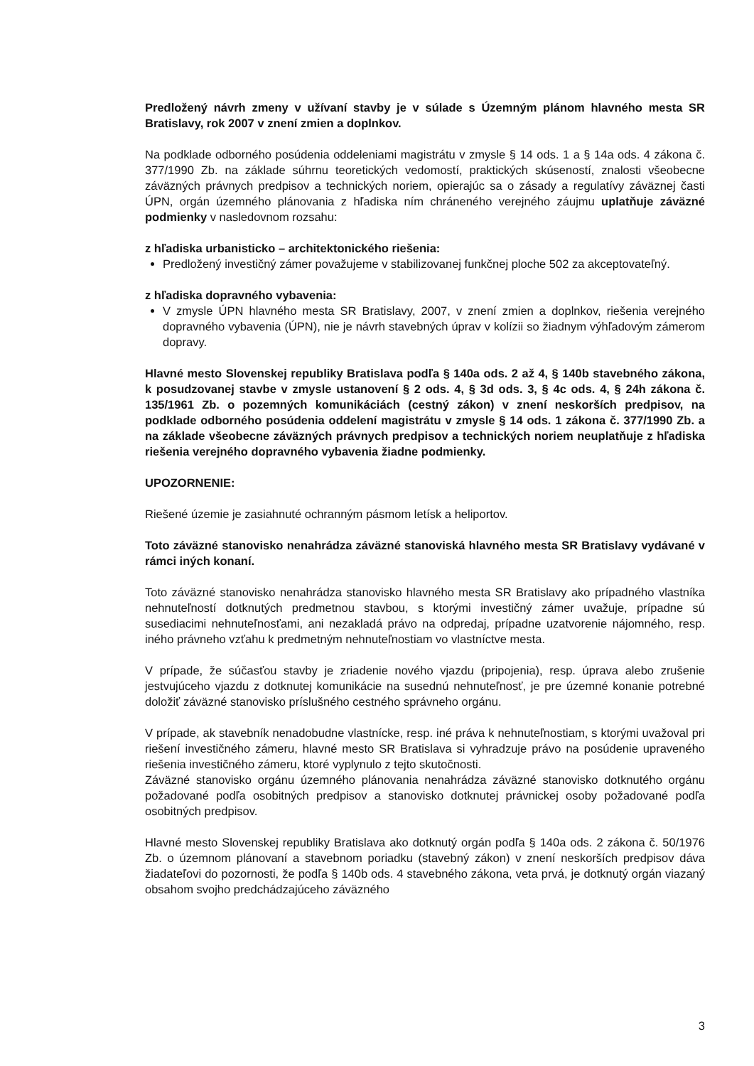Predložený návrh zmeny v užívaní stavby je v súlade s Územným plánom hlavného mesta SR Bratislavy, rok 2007 v znení zmien a doplnkov.
Na podklade odborného posúdenia oddeleniami magistrátu v zmysle § 14 ods. 1 a § 14a ods. 4 zákona č. 377/1990 Zb. na základe súhrnu teoretických vedomostí, praktických skúseností, znalosti všeobecne záväzných právnych predpisov a technických noriem, opierajúc sa o zásady a regulatívy záväznej časti ÚPN, orgán územného plánovania z hľadiska ním chráneného verejného záujmu uplatňuje záväzné podmienky v nasledovnom rozsahu:
z hľadiska urbanisticko – architektonického riešenia:
Predložený investičný zámer považujeme v stabilizovanej funkčnej ploche 502 za akceptovateľný.
z hľadiska dopravného vybavenia:
V zmysle ÚPN hlavného mesta SR Bratislavy, 2007, v znení zmien a doplnkov, riešenia verejného dopravného vybavenia (ÚPN), nie je návrh stavebných úprav v kolízii so žiadnym výhľadovým zámerom dopravy.
Hlavné mesto Slovenskej republiky Bratislava podľa § 140a ods. 2 až 4, § 140b stavebného zákona, k posudzovanej stavbe v zmysle ustanovení § 2 ods. 4, § 3d ods. 3, § 4c ods. 4, § 24h zákona č. 135/1961 Zb. o pozemných komunikáciách (cestný zákon) v znení neskorších predpisov, na podklade odborného posúdenia oddelení magistrátu v zmysle § 14 ods. 1 zákona č. 377/1990 Zb. a na základe všeobecne záväzných právnych predpisov a technických noriem neuplatňuje z hľadiska riešenia verejného dopravného vybavenia žiadne podmienky.
UPOZORNENIE:
Riešené územie je zasiahnuté ochranným pásmom letísk a heliportov.
Toto záväzné stanovisko nenahrádza záväzné stanoviská hlavného mesta SR Bratislavy vydávané v rámci iných konaní.
Toto záväzné stanovisko nenahrádza stanovisko hlavného mesta SR Bratislavy ako prípadného vlastníka nehnuteľností dotknutých predmetnou stavbou, s ktorými investičný zámer uvažuje, prípadne sú susediacimi nehnuteľnosťami, ani nezakladá právo na odpredaj, prípadne uzatvorenie nájomného, resp. iného právneho vzťahu k predmetným nehnuteľnostiam vo vlastníctve mesta.
V prípade, že súčasťou stavby je zriadenie nového vjazdu (pripojenia), resp. úprava alebo zrušenie jestvujúceho vjazdu z dotknutej komunikácie na susednú nehnuteľnosť, je pre územné konanie potrebné doložiť záväzné stanovisko príslušného cestného správneho orgánu.
V prípade, ak stavebník nenadobudne vlastnícke, resp. iné práva k nehnuteľnostiam, s ktorými uvažoval pri riešení investičného zámeru, hlavné mesto SR Bratislava si vyhradzuje právo na posúdenie upraveného riešenia investičného zámeru, ktoré vyplynulo z tejto skutočnosti.
Záväzné stanovisko orgánu územného plánovania nenahrádza záväzné stanovisko dotknutého orgánu požadované podľa osobitných predpisov a stanovisko dotknutej právnickej osoby požadované podľa osobitných predpisov.
Hlavné mesto Slovenskej republiky Bratislava ako dotknutý orgán podľa § 140a ods. 2 zákona č. 50/1976 Zb. o územnom plánovaní a stavebnom poriadku (stavebný zákon) v znení neskorších predpisov dáva žiadateľovi do pozornosti, že podľa § 140b ods. 4 stavebného zákona, veta prvá, je dotknutý orgán viazaný obsahom svojho predchádzajúceho záväzného
3